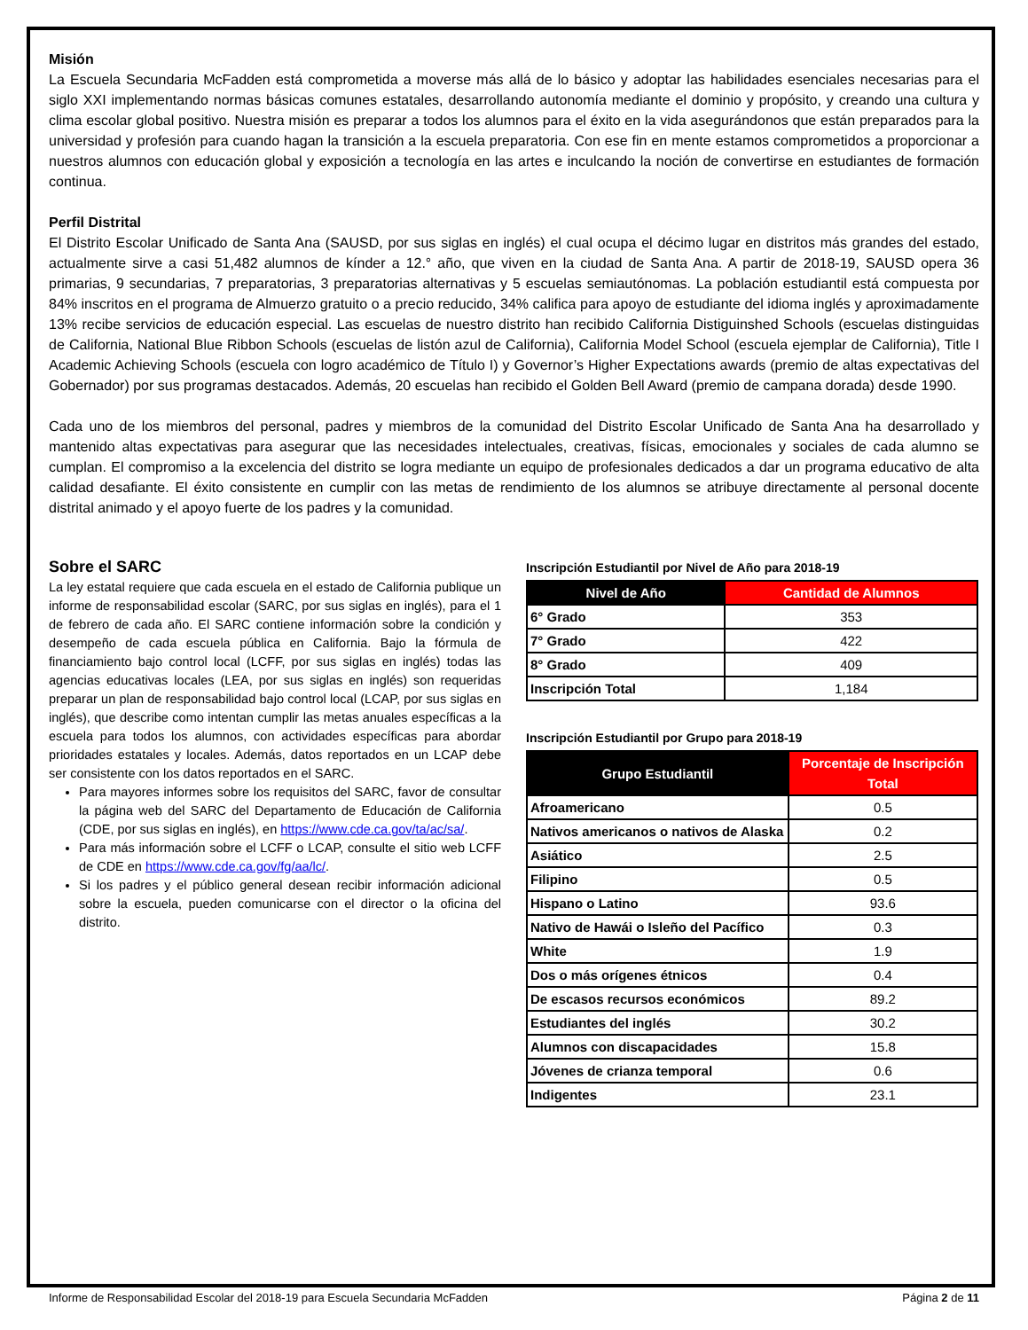Misión
La Escuela Secundaria McFadden está comprometida a moverse más allá de lo básico y adoptar las habilidades esenciales necesarias para el siglo XXI implementando normas básicas comunes estatales, desarrollando autonomía mediante el dominio y propósito, y creando una cultura y clima escolar global positivo. Nuestra misión es preparar a todos los alumnos para el éxito en la vida asegurándonos que están preparados para la universidad y profesión para cuando hagan la transición a la escuela preparatoria. Con ese fin en mente estamos comprometidos a proporcionar a nuestros alumnos con educación global y exposición a tecnología en las artes e inculcando la noción de convertirse en estudiantes de formación continua.
Perfil Distrital
El Distrito Escolar Unificado de Santa Ana (SAUSD, por sus siglas en inglés) el cual ocupa el décimo lugar en distritos más grandes del estado, actualmente sirve a casi 51,482 alumnos de kínder a 12.° año, que viven en la ciudad de Santa Ana. A partir de 2018-19, SAUSD opera 36 primarias, 9 secundarias, 7 preparatorias, 3 preparatorias alternativas y 5 escuelas semiautónomas. La población estudiantil está compuesta por 84% inscritos en el programa de Almuerzo gratuito o a precio reducido, 34% califica para apoyo de estudiante del idioma inglés y aproximadamente 13% recibe servicios de educación especial. Las escuelas de nuestro distrito han recibido California Distiguinshed Schools (escuelas distinguidas de California, National Blue Ribbon Schools (escuelas de listón azul de California), California Model School (escuela ejemplar de California), Title I Academic Achieving Schools (escuela con logro académico de Título I) y Governor’s Higher Expectations awards (premio de altas expectativas del Gobernador) por sus programas destacados. Además, 20 escuelas han recibido el Golden Bell Award (premio de campana dorada) desde 1990.
Cada uno de los miembros del personal, padres y miembros de la comunidad del Distrito Escolar Unificado de Santa Ana ha desarrollado y mantenido altas expectativas para asegurar que las necesidades intelectuales, creativas, físicas, emocionales y sociales de cada alumno se cumplan. El compromiso a la excelencia del distrito se logra mediante un equipo de profesionales dedicados a dar un programa educativo de alta calidad desafiante. El éxito consistente en cumplir con las metas de rendimiento de los alumnos se atribuye directamente al personal docente distrital animado y el apoyo fuerte de los padres y la comunidad.
Sobre el SARC
La ley estatal requiere que cada escuela en el estado de California publique un informe de responsabilidad escolar (SARC, por sus siglas en inglés), para el 1 de febrero de cada año. El SARC contiene información sobre la condición y desempeño de cada escuela pública en California. Bajo la fórmula de financiamiento bajo control local (LCFF, por sus siglas en inglés) todas las agencias educativas locales (LEA, por sus siglas en inglés) son requeridas preparar un plan de responsabilidad bajo control local (LCAP, por sus siglas en inglés), que describe como intentan cumplir las metas anuales específicas a la escuela para todos los alumnos, con actividades específicas para abordar prioridades estatales y locales. Además, datos reportados en un LCAP debe ser consistente con los datos reportados en el SARC.
Para mayores informes sobre los requisitos del SARC, favor de consultar la página web del SARC del Departamento de Educación de California (CDE, por sus siglas en inglés), en https://www.cde.ca.gov/ta/ac/sa/.
Para más información sobre el LCFF o LCAP, consulte el sitio web LCFF de CDE en https://www.cde.ca.gov/fg/aa/lc/.
Si los padres y el público general desean recibir información adicional sobre la escuela, pueden comunicarse con el director o la oficina del distrito.
Inscripción Estudiantil por Nivel de Año para 2018-19
| Nivel de Año | Cantidad de Alumnos |
| --- | --- |
| 6° Grado | 353 |
| 7° Grado | 422 |
| 8° Grado | 409 |
| Inscripción Total | 1,184 |
Inscripción Estudiantil por Grupo para 2018-19
| Grupo Estudiantil | Porcentaje de Inscripción Total |
| --- | --- |
| Afroamericano | 0.5 |
| Nativos americanos o nativos de Alaska | 0.2 |
| Asiático | 2.5 |
| Filipino | 0.5 |
| Hispano o Latino | 93.6 |
| Nativo de Hawái o Isleño del Pacífico | 0.3 |
| White | 1.9 |
| Dos o más orígenes étnicos | 0.4 |
| De escasos recursos económicos | 89.2 |
| Estudiantes del inglés | 30.2 |
| Alumnos con discapacidades | 15.8 |
| Jóvenes de crianza temporal | 0.6 |
| Indigentes | 23.1 |
Informe de Responsabilidad Escolar del 2018-19 para Escuela Secundaria McFadden Página 2 de 11